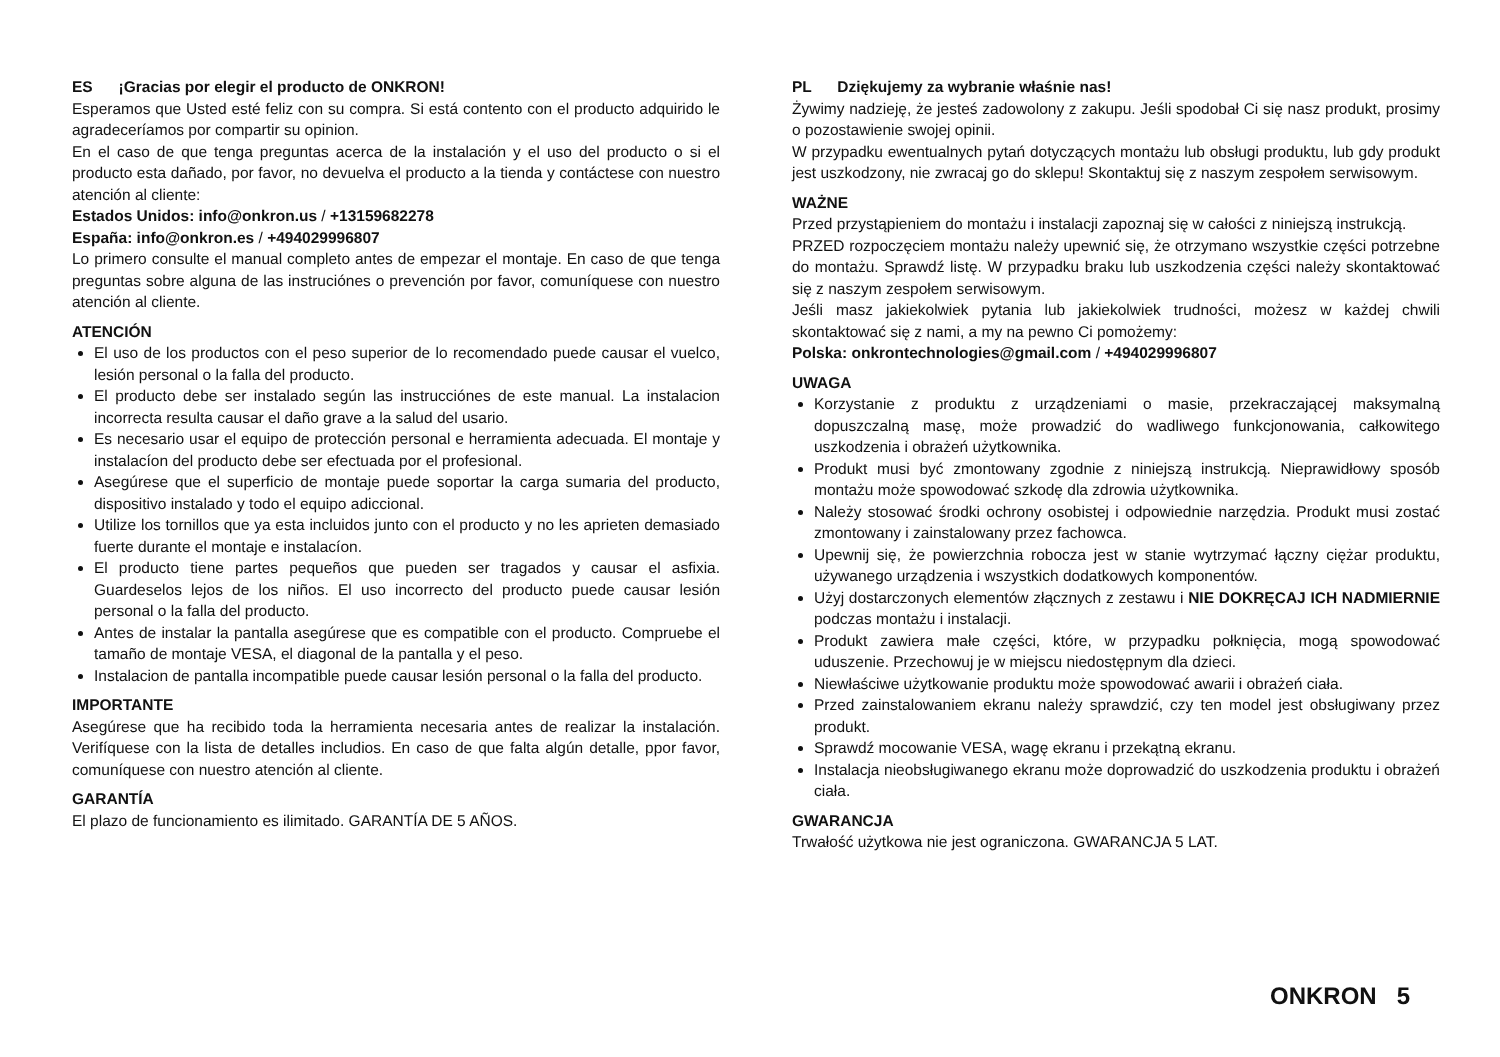ES ¡Gracias por elegir el producto de ONKRON!
Esperamos que Usted esté feliz con su compra. Si está contento con el producto adquirido le agradeceríamos por compartir su opinion.
En el caso de que tenga preguntas acerca de la instalación y el uso del producto o si el producto esta dañado, por favor, no devuelva el producto a la tienda y contáctese con nuestro atención al cliente:
Estados Unidos: info@onkron.us / +13159682278
España: info@onkron.es / +494029996807
Lo primero consulte el manual completo antes de empezar el montaje. En caso de que tenga preguntas sobre alguna de las instruciónes o prevención por favor, comuníquese con nuestro atención al cliente.
ATENCIÓN
El uso de los productos con el peso superior de lo recomendado puede causar el vuelco, lesión personal o la falla del producto.
El producto debe ser instalado según las instrucciónes de este manual. La instalacion incorrecta resulta causar el daño grave a la salud del usario.
Es necesario usar el equipo de protección personal e herramienta adecuada. El montaje y instalacíon del producto debe ser efectuada por el profesional.
Asegúrese que el superficio de montaje puede soportar la carga sumaria del producto, dispositivo instalado y todo el equipo adiccional.
Utilize los tornillos que ya esta incluidos junto con el producto y no les aprieten demasiado fuerte durante el montaje e instalacíon.
El producto tiene partes pequeños que pueden ser tragados y causar el asfixia. Guardeselos lejos de los niños. El uso incorrecto del producto puede causar lesión personal o la falla del producto.
Antes de instalar la pantalla asegúrese que es compatible con el producto. Compruebe el tamaño de montaje VESA, el diagonal de la pantalla y el peso.
Instalacion de pantalla incompatible puede causar lesión personal o la falla del producto.
IMPORTANTE
Asegúrese que ha recibido toda la herramienta necesaria antes de realizar la instalación. Verifíquese con la lista de detalles includios. En caso de que falta algún detalle, ppor favor, comuníquese con nuestro atención al cliente.
GARANTÍA
El plazo de funcionamiento es ilimitado. GARANTÍA DE 5 AÑOS.
PL Dziękujemy za wybranie właśnie nas!
Żywimy nadzieję, że jesteś zadowolony z zakupu. Jeśli spodobał Ci się nasz produkt, prosimy o pozostawienie swojej opinii.
W przypadku ewentualnych pytań dotyczących montażu lub obsługi produktu, lub gdy produkt jest uszkodzony, nie zwracaj go do sklepu! Skontaktuj się z naszym zespołem serwisowym.
WAŻNE
Przed przystąpieniem do montażu i instalacji zapoznaj się w całości z niniejszą instrukcją.
PRZED rozpoczęciem montażu należy upewnić się, że otrzymano wszystkie części potrzebne do montażu. Sprawdź listę. W przypadku braku lub uszkodzenia części należy skontaktować się z naszym zespołem serwisowym.
Jeśli masz jakiekolwiek pytania lub jakiekolwiek trudności, możesz w każdej chwili skontaktować się z nami, a my na pewno Ci pomożemy:
Polska: onkrontechnologies@gmail.com / +494029996807
UWAGA
Korzystanie z produktu z urządzeniami o masie, przekraczającej maksymalną dopuszczalną masę, może prowadzić do wadliwego funkcjonowania, całkowitego uszkodzenia i obrażeń użytkownika.
Produkt musi być zmontowany zgodnie z niniejszą instrukcją. Nieprawidłowy sposób montażu może spowodować szkodę dla zdrowia użytkownika.
Należy stosować środki ochrony osobistej i odpowiednie narzędzia. Produkt musi zostać zmontowany i zainstalowany przez fachowca.
Upewnij się, że powierzchnia robocza jest w stanie wytrzymać łączny ciężar produktu, używanego urządzenia i wszystkich dodatkowych komponentów.
Użyj dostarczonych elementów złącznych z zestawu i NIE DOKRĘCAJ ICH NADMIERNIE podczas montażu i instalacji.
Produkt zawiera małe części, które, w przypadku połknięcia, mogą spowodować uduszenie. Przechowuj je w miejscu niedostępnym dla dzieci.
Niewłaściwe użytkowanie produktu może spowodować awarii i obrażeń ciała.
Przed zainstalowaniem ekranu należy sprawdzić, czy ten model jest obsługiwany przez produkt.
Sprawdź mocowanie VESA, wagę ekranu i przekątną ekranu.
Instalacja nieobsługiwanego ekranu może doprowadzić do uszkodzenia produktu i obrażeń ciała.
GWARANCJA
Trwałość użytkowa nie jest ograniczona. GWARANCJA 5 LAT.
ONKRON 5